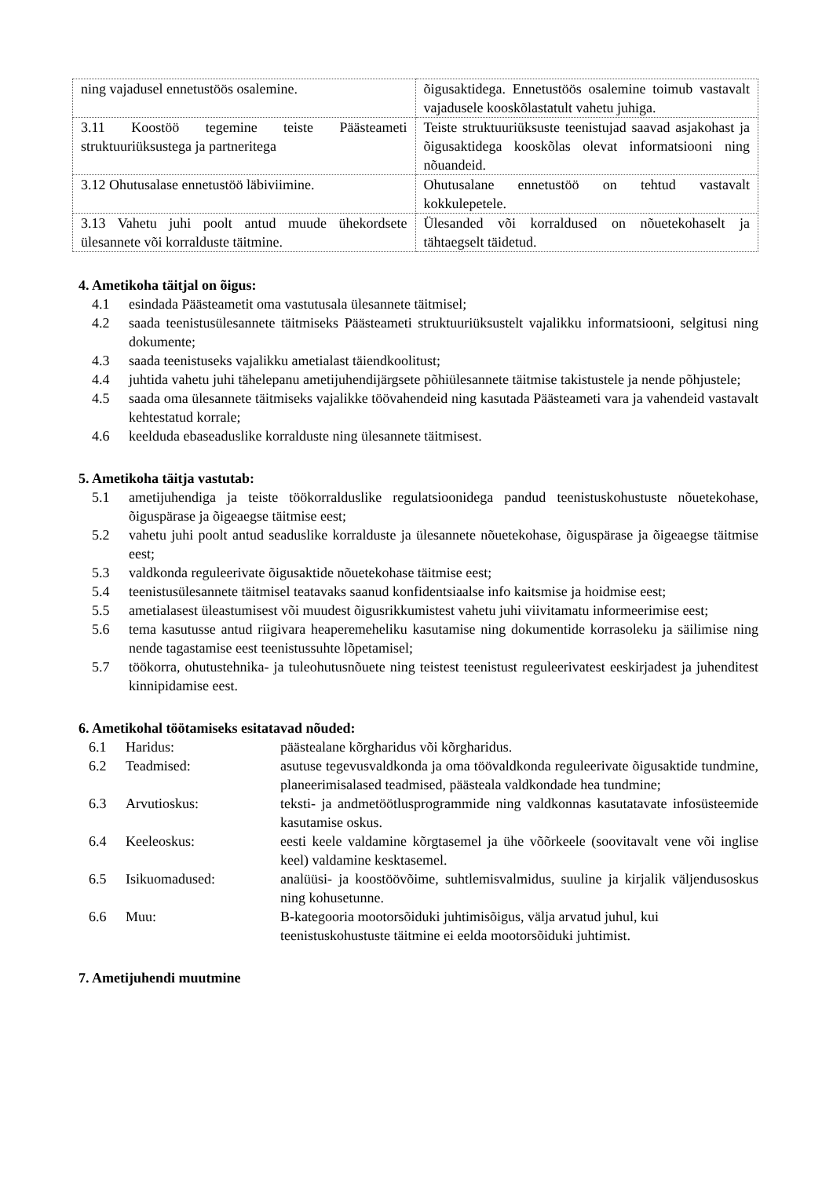| ning vajadusel ennetustöös osalemine. | õigusaktidega. Ennetustöös osalemine toimub vastavalt vajadusele kooskõlastatult vahetu juhiga. |
| 3.11 Koostöö tegemine teiste Päästeameti struktuuriüksustega ja partneritega | Teiste struktuuriüksuste teenistujad saavad asjakohast ja õigusaktidega kooskõlas olevat informatsiooni ning nõuandeid. |
| 3.12 Ohutusalase ennetustöö läbiviimine. | Ohutusalane ennetustöö on tehtud vastavalt kokkulepetele. |
| 3.13 Vahetu juhi poolt antud muude ühekordsete ülesannete või korralduste täitmine. | Ülesanded või korraldused on nõuetekohaselt ja tähtaegselt täidetud. |
4. Ametikoha täitjal on õigus:
4.1 esindada Päästeametit oma vastutusala ülesannete täitmisel;
4.2 saada teenistusülesannete täitmiseks Päästeameti struktuuriüksustelt vajalikku informatsiooni, selgitusi ning dokumente;
4.3 saada teenistuseks vajalikku ametialast täiendkoolitust;
4.4 juhtida vahetu juhi tähelepanu ametijuhendijärgsete põhiülesannete täitmise takistustele ja nende põhjustele;
4.5 saada oma ülesannete täitmiseks vajalikke töövahendeid ning kasutada Päästeameti vara ja vahendeid vastavalt kehtestatud korrale;
4.6 keelduda ebaseaduslike korralduste ning ülesannete täitmisest.
5. Ametikoha täitja vastutab:
5.1 ametijuhendiga ja teiste töökorralduslike regulatsioonidega pandud teenistuskohustuste nõuetekohase, õiguspärase ja õigeaegse täitmise eest;
5.2 vahetu juhi poolt antud seaduslike korralduste ja ülesannete nõuetekohase, õiguspärase ja õigeaegse täitmise eest;
5.3 valdkonda reguleerivate õigusaktide nõuetekohase täitmise eest;
5.4 teenistusülesannete täitmisel teatavaks saanud konfidentsiaalse info kaitsmise ja hoidmise eest;
5.5 ametialasest üleastumisest või muudest õigusrikkumistest vahetu juhi viivitamatu informeerimise eest;
5.6 tema kasutusse antud riigivara heaperemeheliku kasutamise ning dokumentide korrasoleku ja säilimise ning nende tagastamise eest teenistussuhte lõpetamisel;
5.7 töökorra, ohutustehnika- ja tuleohutusnõuete ning teistest teenistust reguleerivatest eeskirjadest ja juhenditest kinnipidamise eest.
6. Ametikohal töötamiseks esitatavad nõuded:
6.1 Haridus: päästealane kõrgharidus või kõrgharidus.
6.2 Teadmised: asutuse tegevusvaldkonda ja oma töövaldkonda reguleerivate õigusaktide tundmine, planeerimisalased teadmised, päästeala valdkondade hea tundmine;
6.3 Arvutioskus: teksti- ja andmetöötlusprogrammide ning valdkonnas kasutatavate infosüsteemide kasutamise oskus.
6.4 Keeleoskus: eesti keele valdamine kõrgtasemel ja ühe võõrkeele (soovitavalt vene või inglise keel) valdamine kesktasemel.
6.5 Isikuomadused: analüüsi- ja koostöövõime, suhtlemisvalmidus, suuline ja kirjalik väljendusoskus ning kohusetunne.
6.6 Muu: B-kategooria mootorsõiduki juhtimisõigus, välja arvatud juhul, kui teenistuskohustuste täitmine ei eelda mootorsõiduki juhtimist.
7. Ametijuhendi muutmine